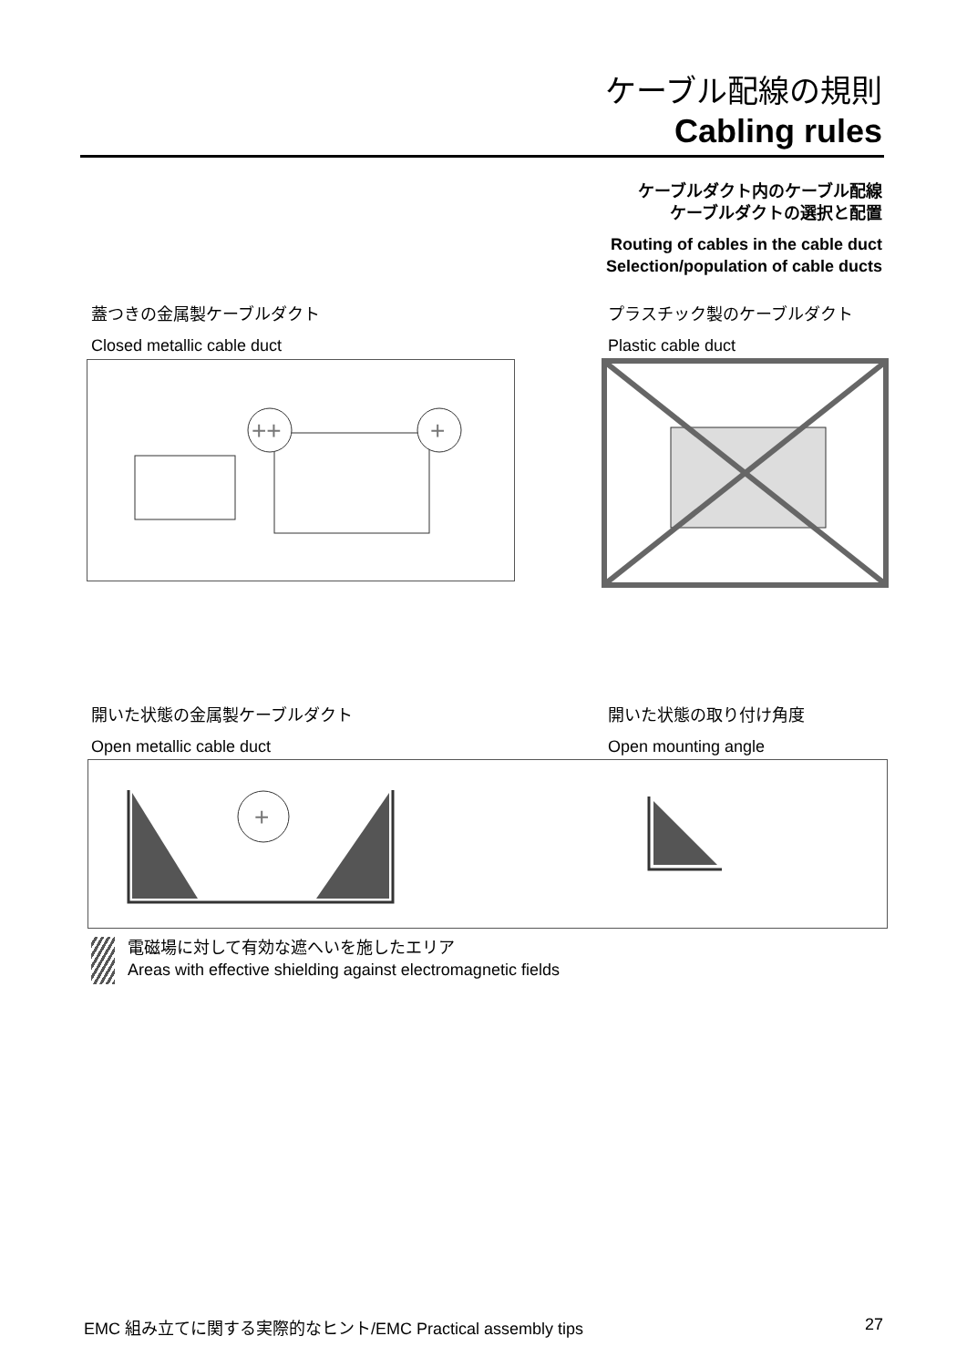ケーブル配線の規則
Cabling rules
ケーブルダクト内のケーブル配線
ケーブルダクトの選択と配置
Routing of cables in the cable duct
Selection/population of cable ducts
蓋つきの金属製ケーブルダクト
Closed metallic cable duct
プラスチック製のケーブルダクト
Plastic cable duct
++
+
開いた状態の金属製ケーブルダクト
Open metallic cable duct
開いた状態の取り付け角度
Open mounting angle
+
電磁場に対して有効な遮へいを施したエリア
Areas with effective shielding against electromagnetic fields
EMC 組み立てに関する実際的なヒント/EMC Practical assembly tips 27